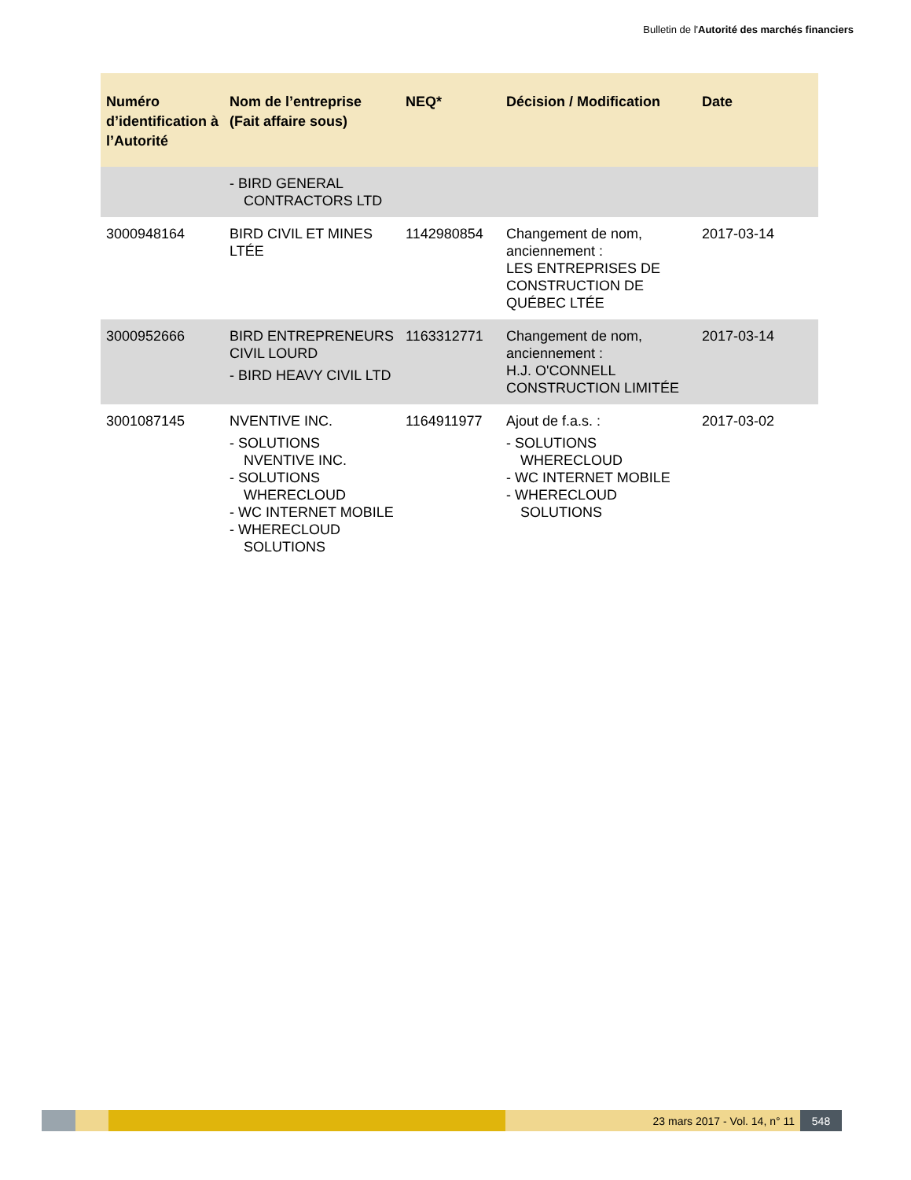Bulletin de l'Autorité des marchés financiers
| Numéro d’identification à l’Autorité | Nom de l’entreprise (Fait affaire sous) | NEQ* | Décision / Modification | Date |
| --- | --- | --- | --- | --- |
| | - BIRD GENERAL CONTRACTORS LTD | | | |
| 3000948164 | BIRD CIVIL ET MINES LTÉE | 1142980854 | Changement de nom, anciennement : LES ENTREPRISES DE CONSTRUCTION DE QUÉBEC LTÉE | 2017-03-14 |
| 3000952666 | BIRD ENTREPRENEURS CIVIL LOURD - BIRD HEAVY CIVIL LTD | 1163312771 | Changement de nom, anciennement : H.J. O'CONNELL CONSTRUCTION LIMITÉE | 2017-03-14 |
| 3001087145 | NVENTIVE INC. - SOLUTIONS NVENTIVE INC. - SOLUTIONS WHERECLOUD - WC INTERNET MOBILE - WHERECLOUD SOLUTIONS | 1164911977 | Ajout de f.a.s. : - SOLUTIONS WHERECLOUD - WC INTERNET MOBILE - WHERECLOUD SOLUTIONS | 2017-03-02 |
23 mars 2017 - Vol. 14, n° 11 548